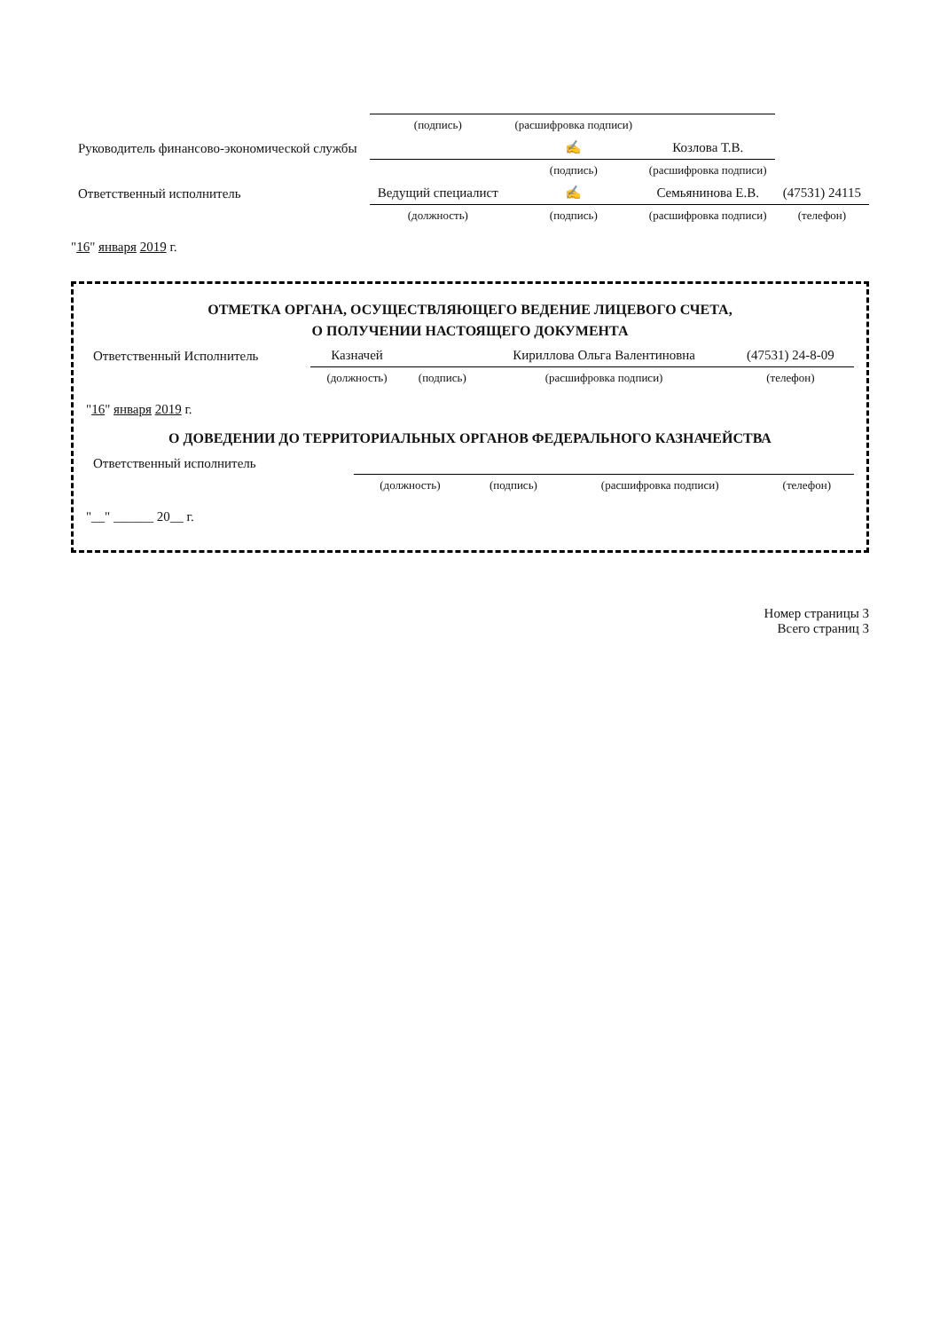| | (подпись) | (расшифровка подписи) | | |
| Руководитель финансово-экономической службы | | ✍ | Козлова Т.В. | |
| | | (подпись) | (расшифровка подписи) | |
| Ответственный исполнитель | Ведущий специалист | ✍ | Семьянинова Е.В. | (47531) 24115 |
| | (должность) | (подпись) | (расшифровка подписи) | (телефон) |
"16" января 2019 г.
ОТМЕТКА ОРГАНА, ОСУЩЕСТВЛЯЮЩЕГО ВЕДЕНИЕ ЛИЦЕВОГО СЧЕТА,
О ПОЛУЧЕНИИ НАСТОЯЩЕГО ДОКУМЕНТА
| Ответственный Исполнитель | Казначей | | Кириллова Ольга Валентиновна | (47531) 24-8-09 |
| | (должность) | (подпись) | (расшифровка подписи) | (телефон) |
"16" января 2019 г.
О ДОВЕДЕНИИ ДО ТЕРРИТОРИАЛЬНЫХ ОРГАНОВ ФЕДЕРАЛЬНОГО КАЗНАЧЕЙСТВА
| Ответственный исполнитель | | | | |
| | (должность) | (подпись) | (расшифровка подписи) | (телефон) |
"__" ______ 20__ г.
Номер страницы 3
Всего страниц 3